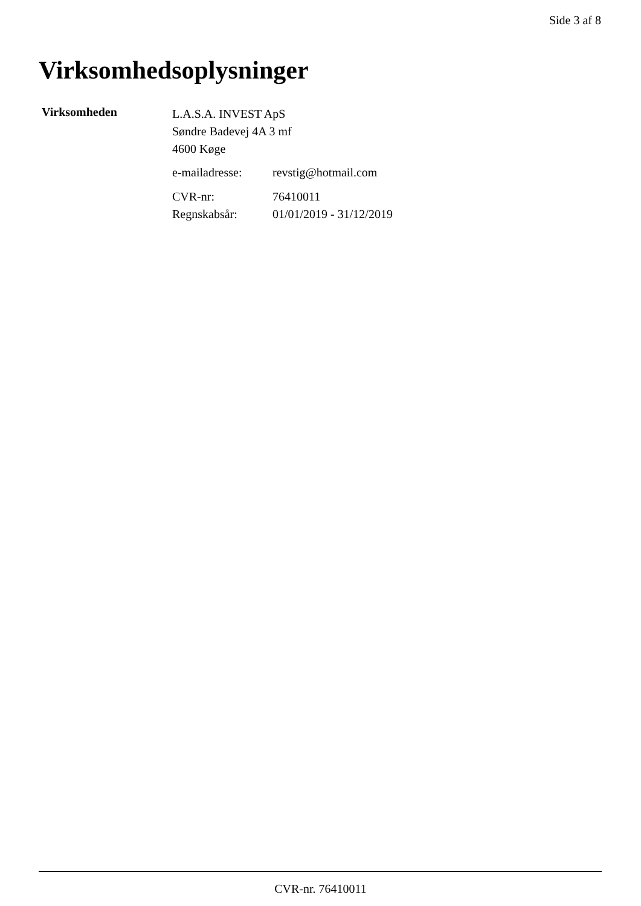Side 3 af 8
Virksomhedsoplysninger
Virksomheden
L.A.S.A. INVEST ApS
Søndre Badevej 4A 3 mf
4600 Køge
| e-mailadresse: | revstig@hotmail.com |
| CVR-nr: | 76410011 |
| Regnskabsår: | 01/01/2019 - 31/12/2019 |
CVR-nr. 76410011